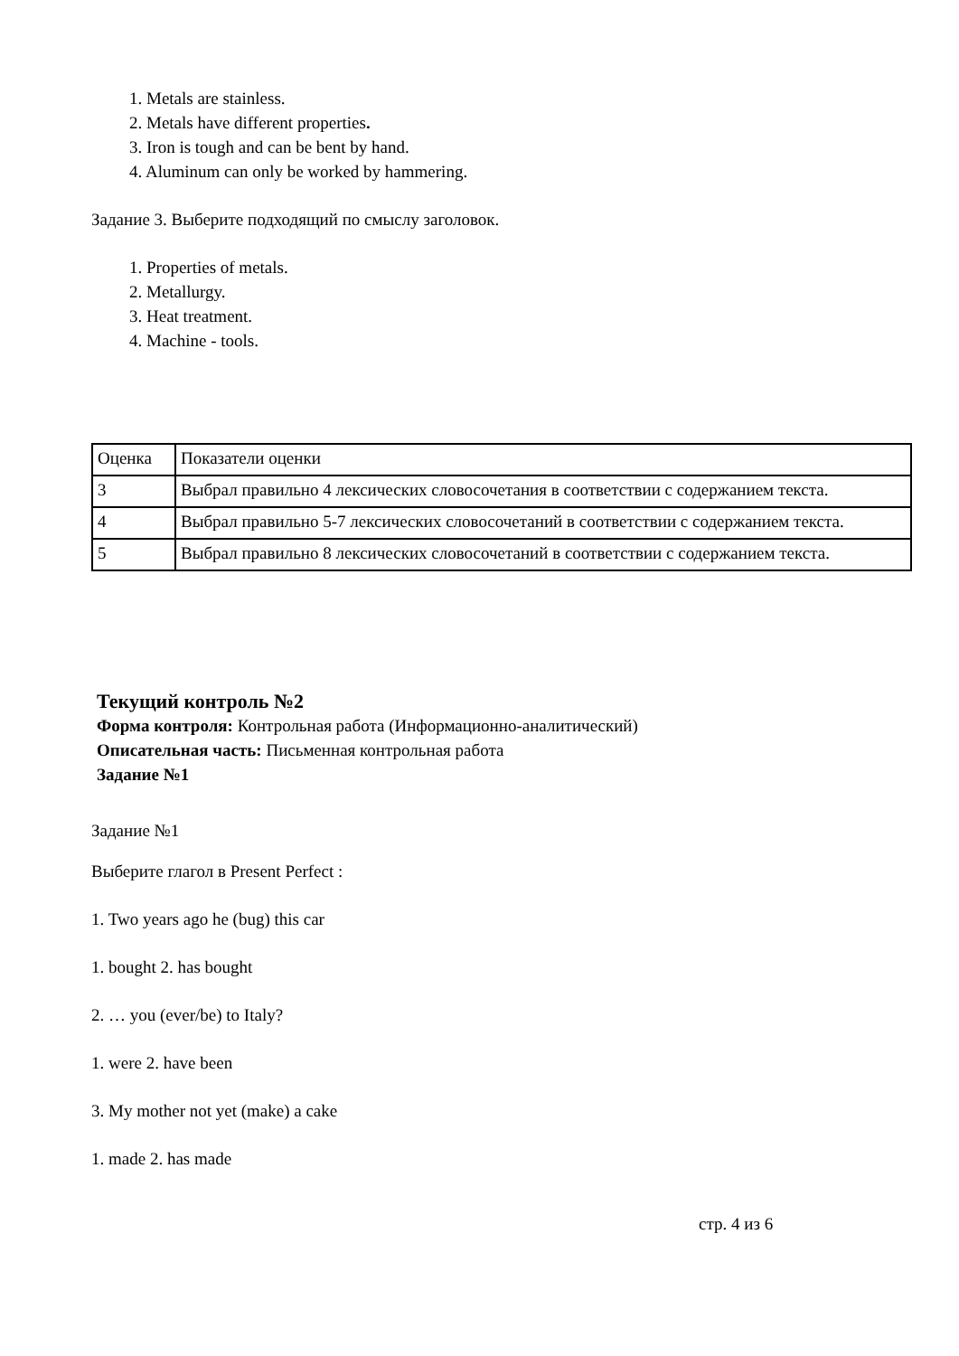1. Metals are stainless.
2. Metals have different properties.
3. Iron is tough and can be bent by hand.
4. Aluminum can only be worked by hammering.
Задание 3. Выберите подходящий по смыслу заголовок.
1. Properties of metals.
2. Metallurgy.
3. Heat treatment.
4. Machine - tools.
| Оценка | Показатели оценки |
| 3 | Выбрал правильно 4 лексических словосочетания в соответствии с содержанием текста. |
| 4 | Выбрал правильно 5-7 лексических словосочетаний в соответствии с содержанием текста. |
| 5 | Выбрал правильно 8 лексических словосочетаний в соответствии с содержанием текста. |
Текущий контроль №2
Форма контроля: Контрольная работа (Информационно-аналитический)
Описательная часть: Письменная контрольная работа
Задание №1
Задание №1
Выберите глагол в Present Perfect :
1. Two years ago he (bug) this car
1. bought 2. has bought
2. … you (ever/be) to Italy?
1. were 2. have been
3. My mother not yet (make) a cake
1. made 2. has made
стр. 4 из 6